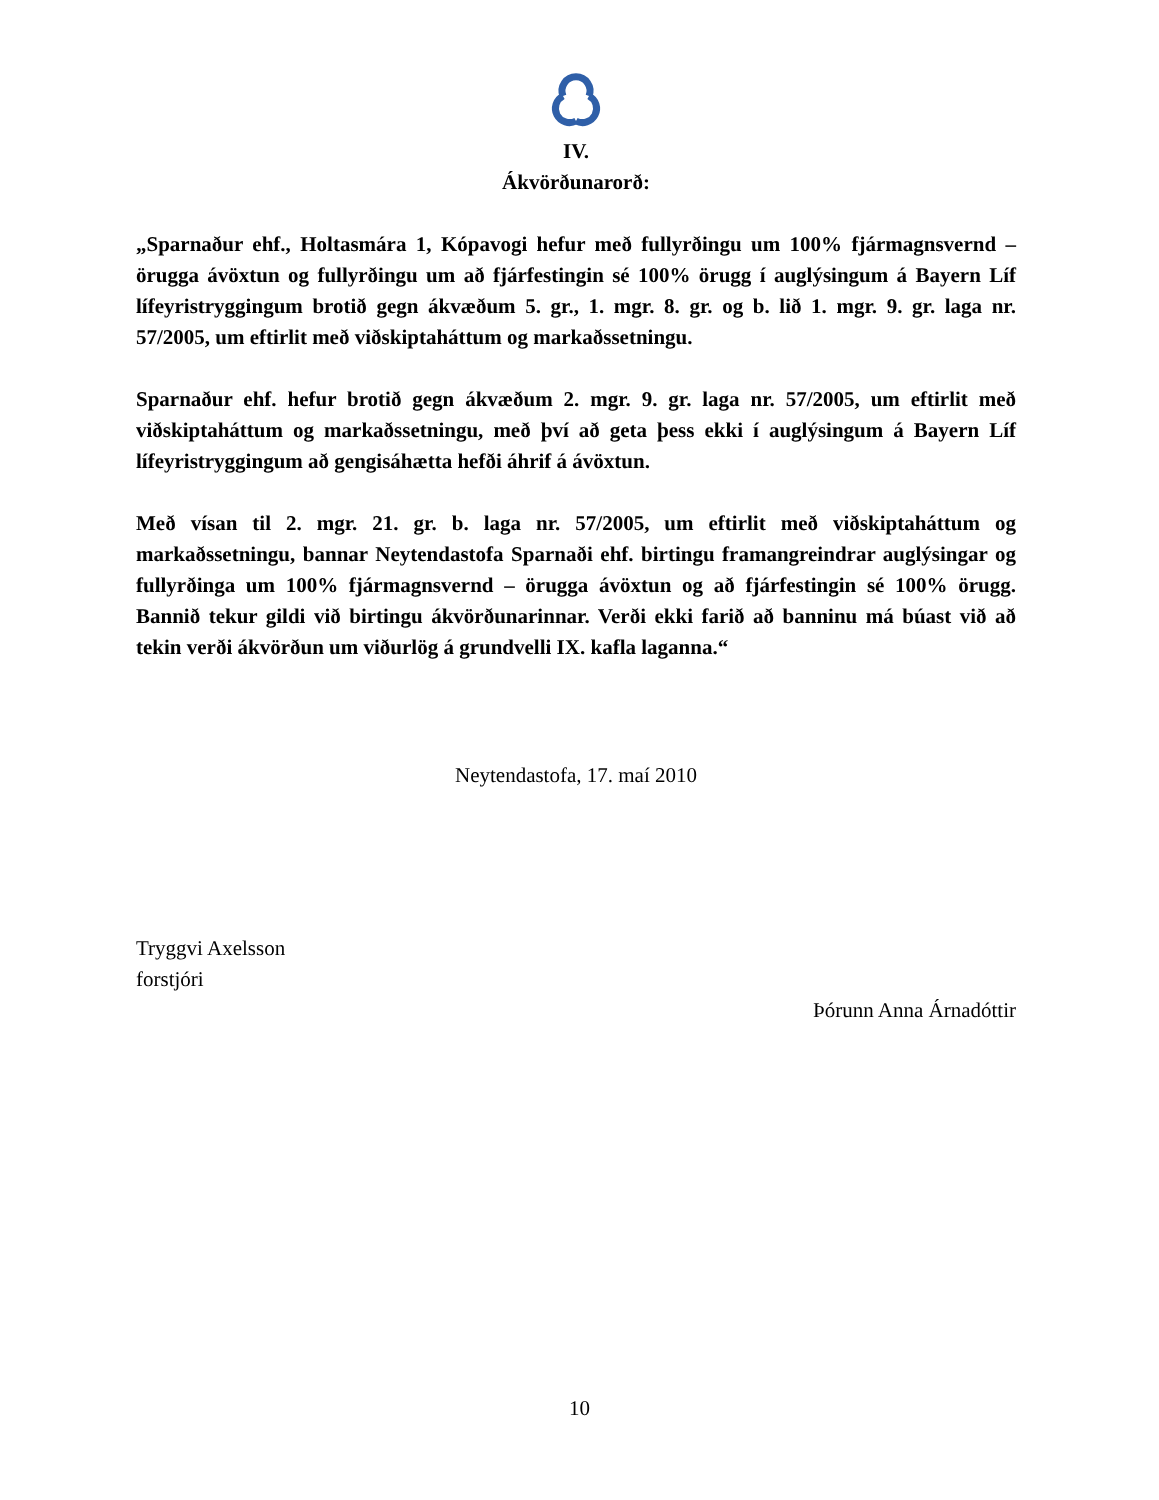IV.
Ákvörðunarorð:
„Sparnaður ehf., Holtasmára 1, Kópavogi hefur með fullyrðingu um 100% fjármagnsvernd – örugga ávöxtun og fullyrðingu um að fjárfestingin sé 100% örugg í auglýsingum á Bayern Líf lífeyristryggingum brotið gegn ákvæðum 5. gr., 1. mgr. 8. gr. og b. lið 1. mgr. 9. gr. laga nr. 57/2005, um eftirlit með viðskiptaháttum og markaðssetningu.
Sparnaður ehf. hefur brotið gegn ákvæðum 2. mgr. 9. gr. laga nr. 57/2005, um eftirlit með viðskiptaháttum og markaðssetningu, með því að geta þess ekki í auglýsingum á Bayern Líf lífeyristryggingum að gengisáhætta hefði áhrif á ávöxtun.
Með vísan til 2. mgr. 21. gr. b. laga nr. 57/2005, um eftirlit með viðskiptaháttum og markaðssetningu, bannar Neytendastofa Sparnaði ehf. birtingu framangreindrar auglýsingar og fullyrðinga um 100% fjármagnsvernd – örugga ávöxtun og að fjárfestingin sé 100% örugg. Bannið tekur gildi við birtingu ákvörðunarinnar. Verði ekki farið að banninu má búast við að tekin verði ákvörðun um viðurlög á grundvelli IX. kafla laganna.“
Neytendastofa, 17. maí 2010
Tryggvi Axelsson
forstjóri
Þórunn Anna Árnadóttir
10